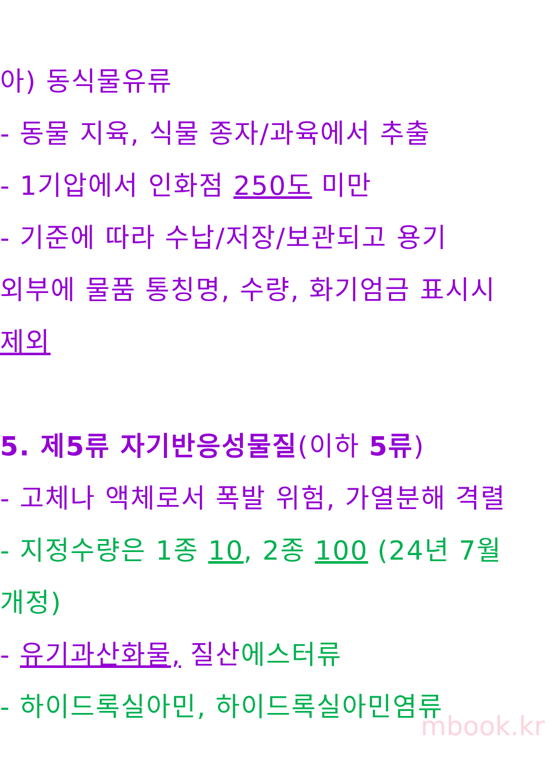아) 동식물유류
- 동물 지육, 식물 종자/과육에서 추출
- 1기압에서 인화점 250도 미만
- 기준에 따라 수납/저장/보관되고 용기
외부에 물품 통칭명, 수량, 화기엄금 표시시
제외
5. 제5류 자기반응성물질(이하 5류)
- 고체나 액체로서 폭발 위험, 가열분해 격렬
- 지정수량은 1종 10, 2종 100 (24년 7월
개정)
- 유기과산화물, 질산에스터류
- 하이드록실아민, 하이드록실아민염류
mbook.kr